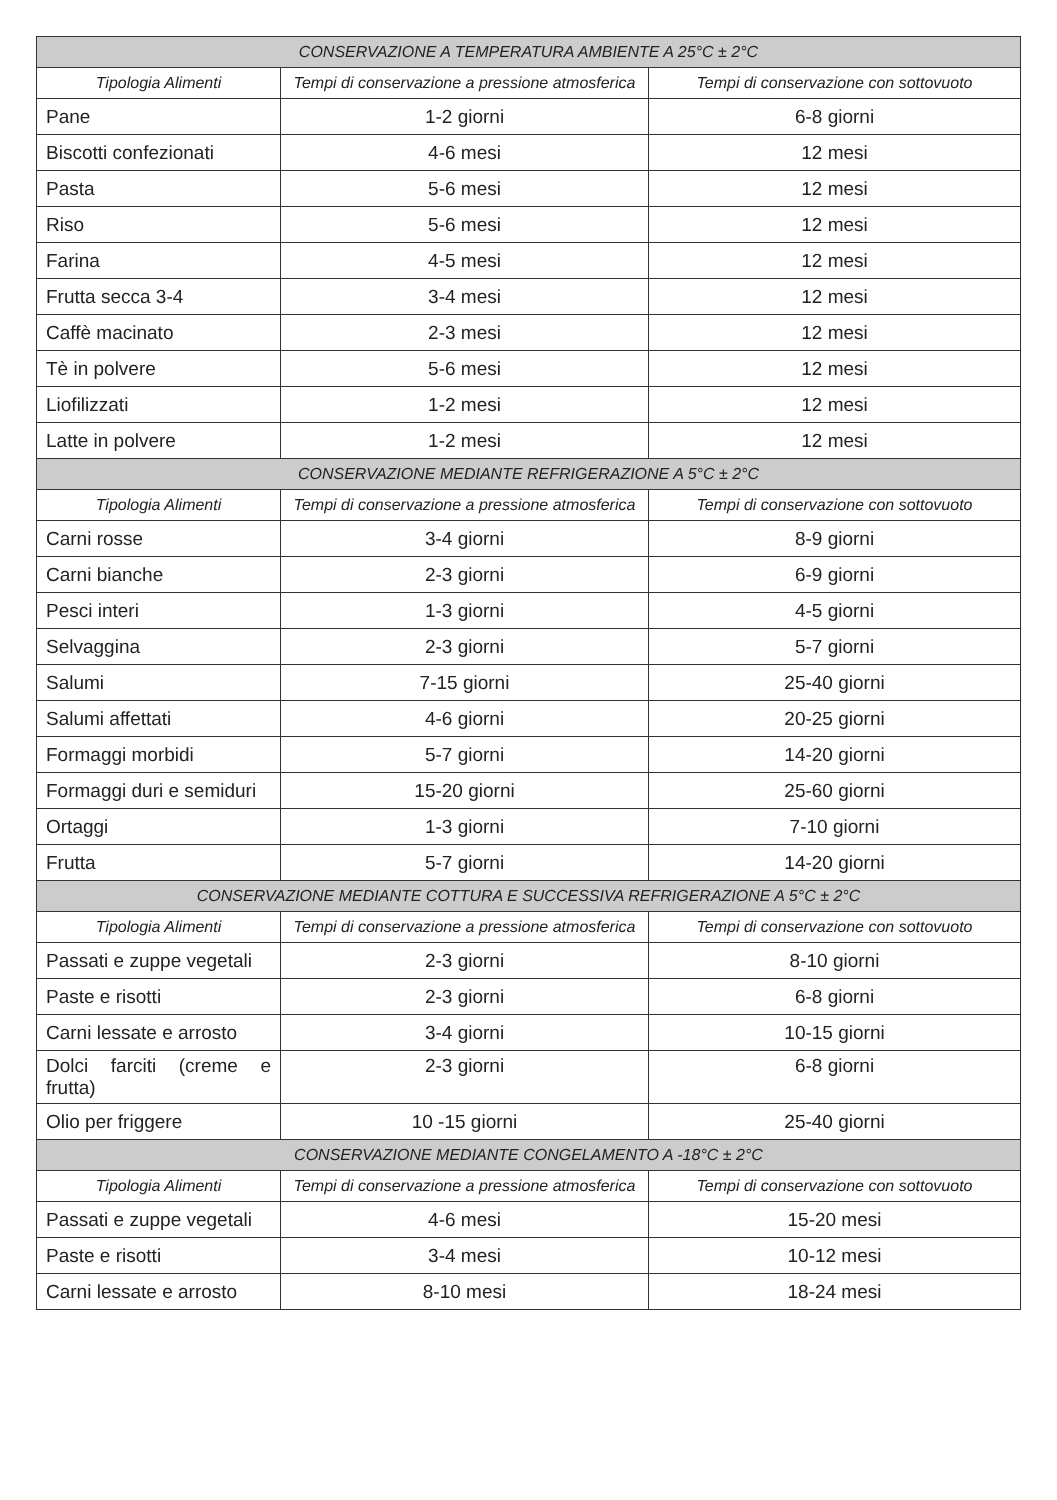| CONSERVAZIONE A TEMPERATURA AMBIENTE A 25°C ± 2°C | | |
| --- | --- | --- |
| Tipologia Alimenti | Tempi di conservazione a pressione atmosferica | Tempi di conservazione con sottovuoto |
| Pane | 1-2 giorni | 6-8 giorni |
| Biscotti confezionati | 4-6 mesi | 12 mesi |
| Pasta | 5-6 mesi | 12 mesi |
| Riso | 5-6 mesi | 12 mesi |
| Farina | 4-5 mesi | 12 mesi |
| Frutta secca 3-4 | 3-4 mesi | 12 mesi |
| Caffè macinato | 2-3 mesi | 12 mesi |
| Tè in polvere | 5-6 mesi | 12 mesi |
| Liofilizzati | 1-2 mesi | 12 mesi |
| Latte in polvere | 1-2 mesi | 12 mesi |
| CONSERVAZIONE MEDIANTE REFRIGERAZIONE A 5°C ± 2°C | | |
| Tipologia Alimenti | Tempi di conservazione a pressione atmosferica | Tempi di conservazione con sottovuoto |
| Carni rosse | 3-4 giorni | 8-9 giorni |
| Carni bianche | 2-3 giorni | 6-9 giorni |
| Pesci interi | 1-3 giorni | 4-5 giorni |
| Selvaggina | 2-3 giorni | 5-7 giorni |
| Salumi | 7-15 giorni | 25-40 giorni |
| Salumi affettati | 4-6 giorni | 20-25 giorni |
| Formaggi morbidi | 5-7 giorni | 14-20 giorni |
| Formaggi duri e semiduri | 15-20 giorni | 25-60 giorni |
| Ortaggi | 1-3 giorni | 7-10 giorni |
| Frutta | 5-7 giorni | 14-20 giorni |
| CONSERVAZIONE MEDIANTE COTTURA E SUCCESSIVA REFRIGERAZIONE A 5°C ± 2°C | | |
| Tipologia Alimenti | Tempi di conservazione a pressione atmosferica | Tempi di conservazione con sottovuoto |
| Passati e zuppe vegetali | 2-3 giorni | 8-10 giorni |
| Paste e risotti | 2-3 giorni | 6-8 giorni |
| Carni lessate e arrosto | 3-4 giorni | 10-15 giorni |
| Dolci farciti (creme e frutta) | 2-3 giorni | 6-8 giorni |
| Olio per friggere | 10 -15 giorni | 25-40 giorni |
| CONSERVAZIONE MEDIANTE CONGELAMENTO A -18°C ± 2°C | | |
| Tipologia Alimenti | Tempi di conservazione a pressione atmosferica | Tempi di conservazione con sottovuoto |
| Passati e zuppe vegetali | 4-6 mesi | 15-20 mesi |
| Paste e risotti | 3-4 mesi | 10-12 mesi |
| Carni lessate e arrosto | 8-10 mesi | 18-24 mesi |